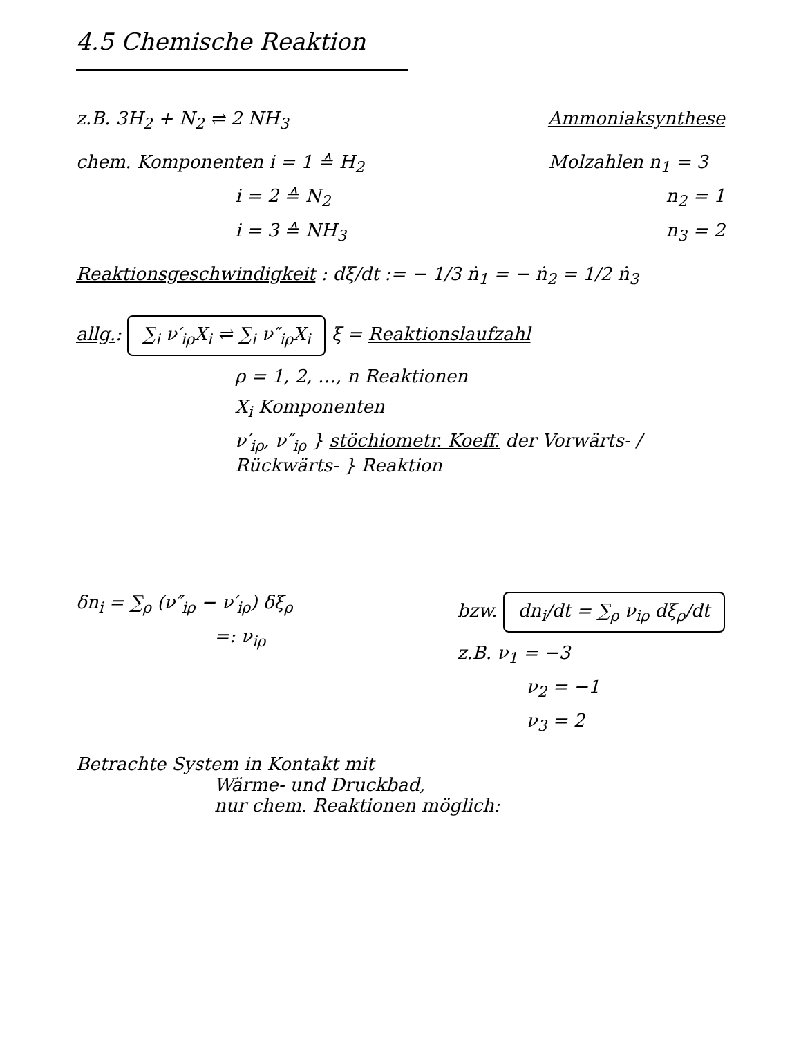4.5 Chemische Reaktion
z.B. 3H<sub>2</sub> + N<sub>2</sub> ⇌ 2 NH<sub>3</sub> Ammoniaksynthese
chem. Komponenten i = 1 ≙ H<sub>2</sub>
i = 2 ≙ N<sub>2</sub>
i = 3 ≙ NH<sub>3</sub>
Molzahlen n<sub>1</sub> = 3
n<sub>2</sub> = 1
n<sub>3</sub> = 2
Reaktionsgeschwindigkeit : dξ/dt := − 1/3 ṅ<sub>1</sub> = − ṅ<sub>2</sub> = 1/2 ṅ<sub>3</sub>
allg.: ∑<sub>i</sub> ν′<sub>iρ</sub>X<sub>i</sub> ⇌ ∑<sub>i</sub> ν″<sub>iρ</sub>X<sub>i</sub> ξ = Reaktionslaufzahl
ρ = 1, 2, …, n Reaktionen
X<sub>i</sub> Komponenten
ν′<sub>iρ</sub>, ν″<sub>iρ</sub> } stöchiometr. Koeff. der Vorwärts- / Rückwärts- } Reaktion
δn<sub>i</sub> = ∑<sub>ρ</sub> (ν″<sub>iρ</sub> − ν′<sub>iρ</sub>) δξ<sub>ρ</sub>
=: ν<sub>iρ</sub>
bzw. dn<sub>i</sub>/dt = ∑<sub>ρ</sub> ν<sub>iρ</sub> dξ<sub>ρ</sub>/dt
z.B. ν<sub>1</sub> = −3
ν<sub>2</sub> = −1
ν<sub>3</sub> = 2
Betrachte System in Kontakt mit
Wärme- und Druckbad,
nur chem. Reaktionen möglich: